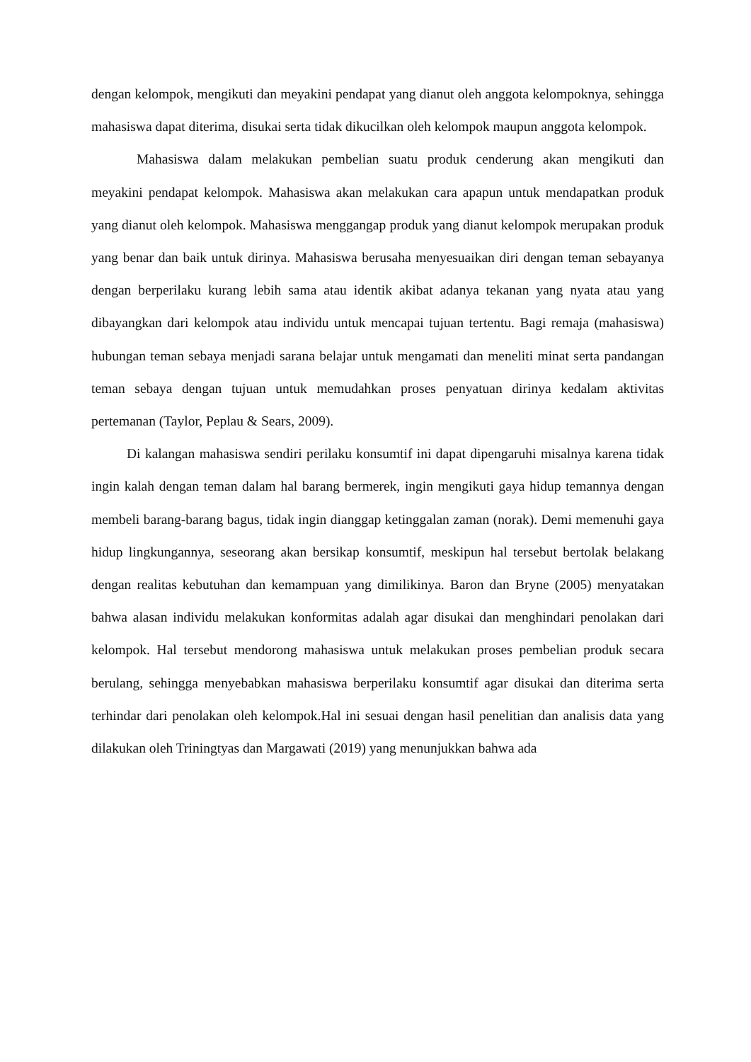dengan kelompok, mengikuti dan meyakini pendapat yang dianut oleh anggota kelompoknya, sehingga mahasiswa dapat diterima, disukai serta tidak dikucilkan oleh kelompok maupun anggota kelompok.
Mahasiswa dalam melakukan pembelian suatu produk cenderung akan mengikuti dan meyakini pendapat kelompok. Mahasiswa akan melakukan cara apapun untuk mendapatkan produk yang dianut oleh kelompok. Mahasiswa menggangap produk yang dianut kelompok merupakan produk yang benar dan baik untuk dirinya. Mahasiswa berusaha menyesuaikan diri dengan teman sebayanya dengan berperilaku kurang lebih sama atau identik akibat adanya tekanan yang nyata atau yang dibayangkan dari kelompok atau individu untuk mencapai tujuan tertentu. Bagi remaja (mahasiswa) hubungan teman sebaya menjadi sarana belajar untuk mengamati dan meneliti minat serta pandangan teman sebaya dengan tujuan untuk memudahkan proses penyatuan dirinya kedalam aktivitas pertemanan (Taylor, Peplau & Sears, 2009).
Di kalangan mahasiswa sendiri perilaku konsumtif ini dapat dipengaruhi misalnya karena tidak ingin kalah dengan teman dalam hal barang bermerek, ingin mengikuti gaya hidup temannya dengan membeli barang-barang bagus, tidak ingin dianggap ketinggalan zaman (norak). Demi memenuhi gaya hidup lingkungannya, seseorang akan bersikap konsumtif, meskipun hal tersebut bertolak belakang dengan realitas kebutuhan dan kemampuan yang dimilikinya. Baron dan Bryne (2005) menyatakan bahwa alasan individu melakukan konformitas adalah agar disukai dan menghindari penolakan dari kelompok. Hal tersebut mendorong mahasiswa untuk melakukan proses pembelian produk secara berulang, sehingga menyebabkan mahasiswa berperilaku konsumtif agar disukai dan diterima serta terhindar dari penolakan oleh kelompok.Hal ini sesuai dengan hasil penelitian dan analisis data yang dilakukan oleh Triningtyas dan Margawati (2019) yang menunjukkan bahwa ada